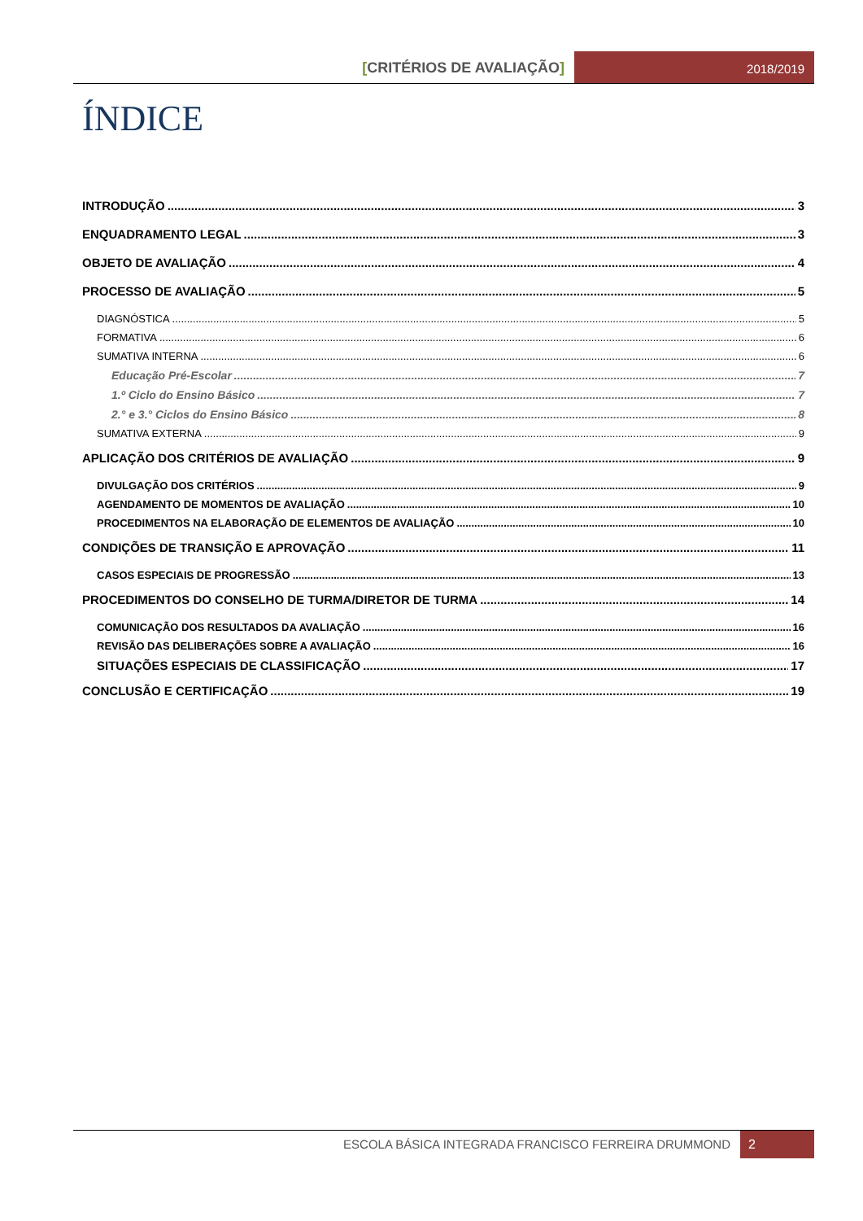[CRITÉRIOS DE AVALIAÇÃO]
2018/2019
ÍNDICE
INTRODUÇÃO 3
ENQUADRAMENTO LEGAL 3
OBJETO DE AVALIAÇÃO 4
PROCESSO DE AVALIAÇÃO 5
DIAGNÓSTICA 5
FORMATIVA 6
SUMATIVA INTERNA 6
Educação Pré-Escolar 7
1.º Ciclo do Ensino Básico 7
2.° e 3.° Ciclos do Ensino Básico 8
SUMATIVA EXTERNA 9
APLICAÇÃO DOS CRITÉRIOS DE AVALIAÇÃO 9
DIVULGAÇÃO DOS CRITÉRIOS 9
AGENDAMENTO DE MOMENTOS DE AVALIAÇÃO 10
PROCEDIMENTOS NA ELABORAÇÃO DE ELEMENTOS DE AVALIAÇÃO 10
CONDIÇÕES DE TRANSIÇÃO E APROVAÇÃO 11
CASOS ESPECIAIS DE PROGRESSÃO 13
PROCEDIMENTOS DO CONSELHO DE TURMA/DIRETOR DE TURMA 14
COMUNICAÇÃO DOS RESULTADOS DA AVALIAÇÃO 16
REVISÃO DAS DELIBERAÇÕES SOBRE A AVALIAÇÃO 16
SITUAÇÕES ESPECIAIS DE CLASSIFICAÇÃO 17
CONCLUSÃO E CERTIFICAÇÃO 19
ESCOLA BÁSICA INTEGRADA FRANCISCO FERREIRA DRUMMOND 2